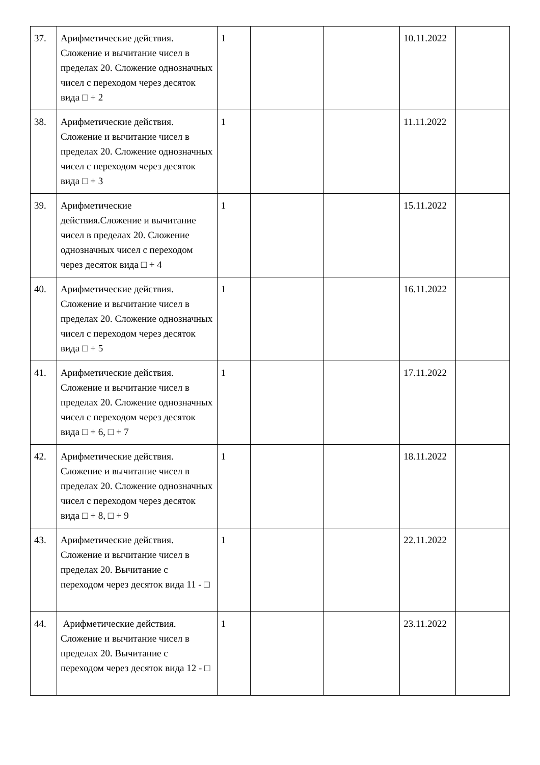| 37. | Арифметические действия. Сложение и вычитание чисел в пределах 20. Сложение однозначных чисел с переходом через десяток вида □ + 2 | 1 | | | 10.11.2022 | |
| 38. | Арифметические действия. Сложение и вычитание чисел в пределах 20. Сложение однозначных чисел с переходом через десяток вида □ + 3 | 1 | | | 11.11.2022 | |
| 39. | Арифметические действия.Сложение и вычитание чисел в пределах 20. Сложение однозначных чисел с переходом через десяток вида □ + 4 | 1 | | | 15.11.2022 | |
| 40. | Арифметические действия. Сложение и вычитание чисел в пределах 20. Сложение однозначных чисел с переходом через десяток вида □ + 5 | 1 | | | 16.11.2022 | |
| 41. | Арифметические действия. Сложение и вычитание чисел в пределах 20. Сложение однозначных чисел с переходом через десяток вида □ + 6, □ + 7 | 1 | | | 17.11.2022 | |
| 42. | Арифметические действия. Сложение и вычитание чисел в пределах 20. Сложение однозначных чисел с переходом через десяток вида □ + 8, □ + 9 | 1 | | | 18.11.2022 | |
| 43. | Арифметические действия. Сложение и вычитание чисел в пределах 20. Вычитание с переходом через десяток вида 11 - □ | 1 | | | 22.11.2022 | |
| 44. | Арифметические действия. Сложение и вычитание чисел в пределах 20. Вычитание с переходом через десяток вида 12 - □ | 1 | | | 23.11.2022 | |